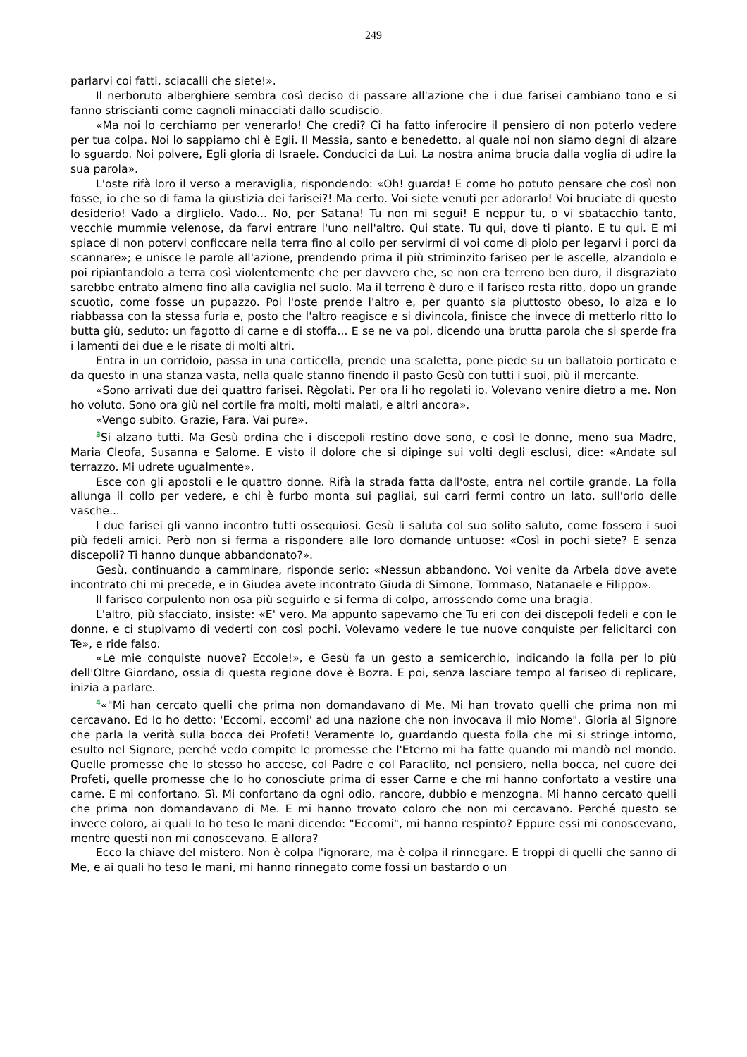249
parlarvi coi fatti, sciacalli che siete!».
Il nerboruto alberghiere sembra così deciso di passare all'azione che i due farisei cambiano tono e si fanno striscianti come cagnoli minacciati dallo scudiscio.
«Ma noi lo cerchiamo per venerarlo! Che credi? Ci ha fatto inferocire il pensiero di non poterlo vedere per tua colpa. Noi lo sappiamo chi è Egli. Il Messia, santo e benedetto, al quale noi non siamo degni di alzare lo sguardo. Noi polvere, Egli gloria di Israele. Conducici da Lui. La nostra anima brucia dalla voglia di udire la sua parola».
L'oste rifà loro il verso a meraviglia, rispondendo: «Oh! guarda! E come ho potuto pensare che così non fosse, io che so di fama la giustizia dei farisei?! Ma certo. Voi siete venuti per adorarlo! Voi bruciate di questo desiderio! Vado a dirglielo. Vado... No, per Satana! Tu non mi segui! E neppur tu, o vi sbatacchio tanto, vecchie mummie velenose, da farvi entrare l'uno nell'altro. Qui state. Tu qui, dove ti pianto. E tu qui. E mi spiace di non potervi conficcare nella terra fino al collo per servirmi di voi come di piolo per legarvi i porci da scannare»; e unisce le parole all'azione, prendendo prima il più striminzito fariseo per le ascelle, alzandolo e poi ripiantandolo a terra così violentemente che per davvero che, se non era terreno ben duro, il disgraziato sarebbe entrato almeno fino alla caviglia nel suolo. Ma il terreno è duro e il fariseo resta ritto, dopo un grande scuotìo, come fosse un pupazzo. Poi l'oste prende l'altro e, per quanto sia piuttosto obeso, lo alza e lo riabbassa con la stessa furia e, posto che l'altro reagisce e si divincola, finisce che invece di metterlo ritto lo butta giù, seduto: un fagotto di carne e di stoffa... E se ne va poi, dicendo una brutta parola che si sperde fra i lamenti dei due e le risate di molti altri.
Entra in un corridoio, passa in una corticella, prende una scaletta, pone piede su un ballatoio porticato e da questo in una stanza vasta, nella quale stanno finendo il pasto Gesù con tutti i suoi, più il mercante.
«Sono arrivati due dei quattro farisei. Règolati. Per ora li ho regolati io. Volevano venire dietro a me. Non ho voluto. Sono ora giù nel cortile fra molti, molti malati, e altri ancora».
«Vengo subito. Grazie, Fara. Vai pure».
<sup>3</sup> Si alzano tutti. Ma Gesù ordina che i discepoli restino dove sono, e così le donne, meno sua Madre, Maria Cleofa, Susanna e Salome. E visto il dolore che si dipinge sui volti degli esclusi, dice: «Andate sul terrazzo. Mi udrete ugualmente».
Esce con gli apostoli e le quattro donne. Rifà la strada fatta dall'oste, entra nel cortile grande. La folla allunga il collo per vedere, e chi è furbo monta sui pagliai, sui carri fermi contro un lato, sull'orlo delle vasche...
I due farisei gli vanno incontro tutti ossequiosi. Gesù li saluta col suo solito saluto, come fossero i suoi più fedeli amici. Però non si ferma a rispondere alle loro domande untuose: «Così in pochi siete? E senza discepoli? Ti hanno dunque abbandonato?».
Gesù, continuando a camminare, risponde serio: «Nessun abbandono. Voi venite da Arbela dove avete incontrato chi mi precede, e in Giudea avete incontrato Giuda di Simone, Tommaso, Natanaele e Filippo».
Il fariseo corpulento non osa più seguirlo e si ferma di colpo, arrossendo come una bragia.
L'altro, più sfacciato, insiste: «E' vero. Ma appunto sapevamo che Tu eri con dei discepoli fedeli e con le donne, e ci stupivamo di vederti con così pochi. Volevamo vedere le tue nuove conquiste per felicitarci con Te», e ride falso.
«Le mie conquiste nuove? Eccole!», e Gesù fa un gesto a semicerchio, indicando la folla per lo più dell'Oltre Giordano, ossia di questa regione dove è Bozra. E poi, senza lasciare tempo al fariseo di replicare, inizia a parlare.
<sup>4</sup> «"Mi han cercato quelli che prima non domandavano di Me. Mi han trovato quelli che prima non mi cercavano. Ed Io ho detto: 'Eccomi, eccomi' ad una nazione che non invocava il mio Nome". Gloria al Signore che parla la verità sulla bocca dei Profeti! Veramente Io, guardando questa folla che mi si stringe intorno, esulto nel Signore, perché vedo compite le promesse che l'Eterno mi ha fatte quando mi mandò nel mondo. Quelle promesse che Io stesso ho accese, col Padre e col Paraclito, nel pensiero, nella bocca, nel cuore dei Profeti, quelle promesse che Io ho conosciute prima di esser Carne e che mi hanno confortato a vestire una carne. E mi confortano. Sì. Mi confortano da ogni odio, rancore, dubbio e menzogna. Mi hanno cercato quelli che prima non domandavano di Me. E mi hanno trovato coloro che non mi cercavano. Perché questo se invece coloro, ai quali Io ho teso le mani dicendo: "Eccomi", mi hanno respinto? Eppure essi mi conoscevano, mentre questi non mi conoscevano. E allora?
Ecco la chiave del mistero. Non è colpa l'ignorare, ma è colpa il rinnegare. E troppi di quelli che sanno di Me, e ai quali ho teso le mani, mi hanno rinnegato come fossi un bastardo o un